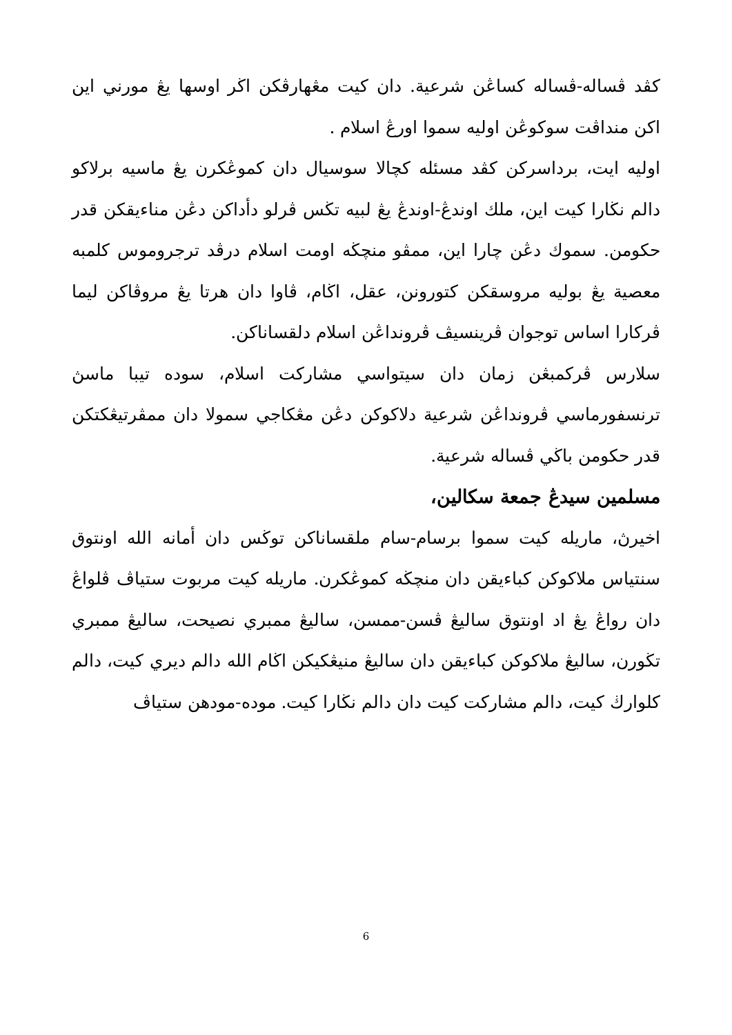كڤد ڤساله-ڤساله كساڠن شرعية. دان كيت مڠهارڤكن اڬر اوسها يڠ مورني اين اكن منداڤت سوكوڠن اوليه سموا اورڠ اسلام .
اوليه ايت، برداسركن كڤد مسئله كچالا سوسيال دان كموڠكرن يڠ ماسيه برلاكو دالم نڬارا كيت اين، ملك اوندڠ-اوندڠ يڠ لبيه تڬس ڤرلو دأداكن دڠن مناءيقكن قدر حكومن. سموك دڠن چارا اين، ممڤو منچڬه اومت اسلام درڤد ترجروموس كلمبه معصية يڠ بوليه مروسقكن كتورونن، عقل، اڬام، ڤاوا دان هرتا يڠ مروڤاكن ليما ڤركارا اساس توجوان ڤرينسيڤ ڤرونداڠن اسلام دلقساناكن.
سلارس ڤركمبڠن زمان دان سيتواسي مشاركت اسلام، سوده تيبا ماسڽ ترنسفورماسي ڤرونداڠن شرعية دلاكوكن دڠن مڠكاجي سمولا دان ممڤرتيڠكتكن قدر حكومن باڬي ڤساله شرعية.
مسلمين سيدڠ جمعة سكالين،
اخيرڽ، ماريله كيت سموا برسام-سام ملقساناكن توڬس دان أمانه الله اونتوق سنتياس ملاكوكن كباءيقن دان منچڬه كموڠكرن. ماريله كيت مربوت ستياڤ ڤلواڠ دان رواڠ يڠ اد اونتوق ساليڠ ڤسن-ممسن، ساليڠ ممبري نصيحت، ساليڠ ممبري تڬورن، ساليڠ ملاكوكن كباءيقن دان ساليڠ منيڠكيكن اڬام الله دالم ديري كيت، دالم كلوارڬ كيت، دالم مشاركت كيت دان دالم نڬارا كيت. موده-مودهن ستياڤ
6